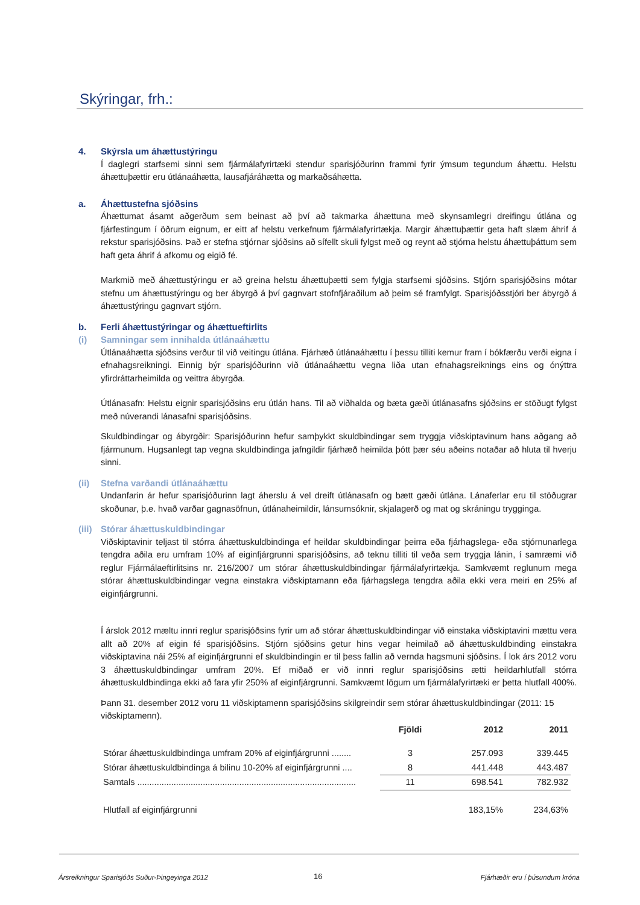Skýringar, frh.:
4. Skýrsla um áhættustýringu
Í daglegri starfsemi sinni sem fjármálafyrirtæki stendur sparisjóðurinn frammi fyrir ýmsum tegundum áhættu. Helstu áhættuþættir eru útlánaáhætta, lausafjáráhætta og markaðsáhætta.
a. Áhættustefna sjóðsins
Áhættumat ásamt aðgerðum sem beinast að því að takmarka áhættuna með skynsamlegri dreifingu útlána og fjárfestingum í öðrum eignum, er eitt af helstu verkefnum fjármálafyrirtækja. Margir áhættuþættir geta haft slæm áhrif á rekstur sparisjóðsins. Það er stefna stjórnar sjóðsins að sífellt skuli fylgst með og reynt að stjórna helstu áhættuþáttum sem haft geta áhrif á afkomu og eigið fé.
Markmið með áhættustýringu er að greina helstu áhættuþætti sem fylgja starfsemi sjóðsins. Stjórn sparisjóðsins mótar stefnu um áhættustýringu og ber ábyrgð á því gagnvart stofnfjáraðilum að þeim sé framfylgt. Sparisjóðsstjóri ber ábyrgð á áhættustýringu gagnvart stjórn.
b. Ferli áhættustýringar og áhættueftirlits
(i) Samningar sem innihalda útlánaáhættu
Útlánaáhætta sjóðsins verður til við veitingu útlána. Fjárhæð útlánaáhættu í þessu tilliti kemur fram í bókfærðu verði eigna í efnahagsreikningi. Einnig býr sparisjóðurinn við útlánaáhættu vegna liða utan efnahagsreiknings eins og ónýttra yfirdráttarheimilda og veittra ábyrgða.
Útlánasafn: Helstu eignir sparisjóðsins eru útlán hans. Til að viðhalda og bæta gæði útlánasafns sjóðsins er stöðugt fylgst með núverandi lánasafni sparisjóðsins.
Skuldbindingar og ábyrgðir: Sparisjóðurinn hefur samþykkt skuldbindingar sem tryggja viðskiptavinum hans aðgang að fjármunum. Hugsanlegt tap vegna skuldbindinga jafngildir fjárhæð heimilda þótt þær séu aðeins notaðar að hluta til hverju sinni.
(ii) Stefna varðandi útlánaáhættu
Undanfarin ár hefur sparisjóðurinn lagt áherslu á vel dreift útlánasafn og bætt gæði útlána. Lánaferlar eru til stöðugrar skoðunar, þ.e. hvað varðar gagnasöfnun, útlánaheimildir, lánsumsóknir, skjalagerð og mat og skráningu trygginga.
(iii) Stórar áhættuskuldbindingar
Viðskiptavinir teljast til stórra áhættuskuldbindinga ef heildar skuldbindingar þeirra eða fjárhagslega- eða stjórnunarlega tengdra aðila eru umfram 10% af eiginfjárgrunni sparisjóðsins, að teknu tilliti til veða sem tryggja lánin, í samræmi við reglur Fjármálaeftirlitsins nr. 216/2007 um stórar áhættuskuldbindingar fjármálafyrirtækja. Samkvæmt reglunum mega stórar áhættuskuldbindingar vegna einstakra viðskiptamann eða fjárhagslega tengdra aðila ekki vera meiri en 25% af eiginfjárgrunni.
Í árslok 2012 mæltu innri reglur sparisjóðsins fyrir um að stórar áhættuskuldbindingar við einstaka viðskiptavini mættu vera allt að 20% af eigin fé sparisjóðsins. Stjórn sjóðsins getur hins vegar heimilað að áhættuskuldbinding einstakra viðskiptavina nái 25% af eiginfjárgrunni ef skuldbindingin er til þess fallin að vernda hagsmuni sjóðsins. Í lok árs 2012 voru 3 áhættuskuldbindingar umfram 20%. Ef miðað er við innri reglur sparisjóðsins ætti heildarhlutfall stórra áhættuskuldbindinga ekki að fara yfir 250% af eiginfjárgrunni. Samkvæmt lögum um fjármálafyrirtæki er þetta hlutfall 400%.
Þann 31. desember 2012 voru 11 viðskiptamenn sparisjóðsins skilgreindir sem stórar áhættuskuldbindingar (2011: 15 viðskiptamenn).
| | Fjöldi | 2012 | 2011 |
| --- | --- | --- | --- |
| Stórar áhættuskuldbindinga umfram 20% af eiginfjárgrunni ........ | 3 | 257.093 | 339.445 |
| Stórar áhættuskuldbindinga á bilinu 10-20% af eiginfjárgrunni .... | 8 | 441.448 | 443.487 |
| Samtals .......................................................................................... | 11 | 698.541 | 782.932 |
| Hlutfall af eiginfjárgrunni | | 183,15% | 234,63% |
Ársreikningur Sparisjóðs Suður-Þingeyinga 2012
16 Fjárhæðir eru í þúsundum króna